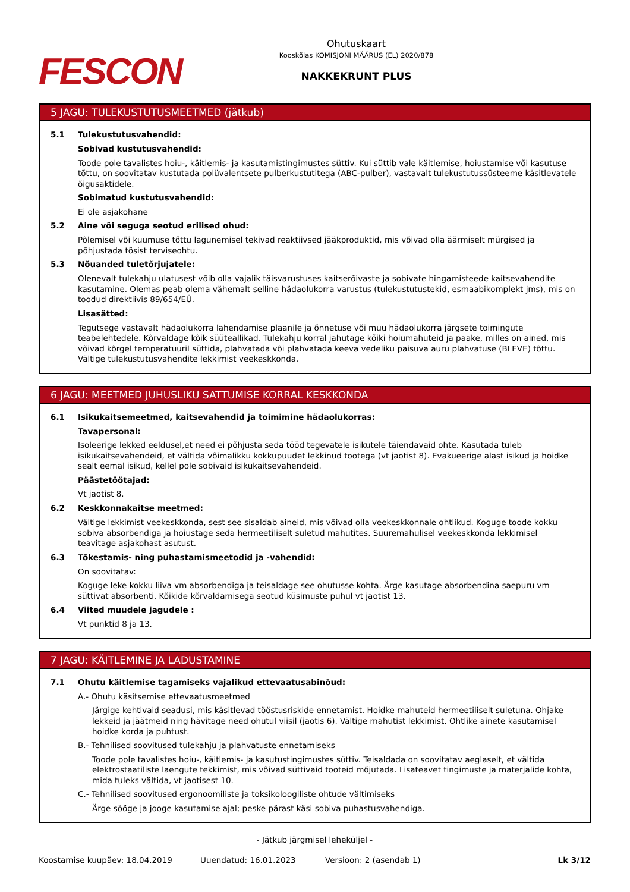FESCON
Ohutuskaart
Kooskõlas KOMISJONI MÄÄRUS (EL) 2020/878
NAKKEKRUNT PLUS
5 JAGU: TULEKUSTUTUSMEETMED (jätkub)
5.1 Tulekustutusvahendid:
Sobivad kustutusvahendid:
Toode pole tavalistes hoiu-, käitlemis- ja kasutamistingimustes süttiv. Kui süttib vale käitlemise, hoiustamise või kasutuse tõttu, on soovitatav kustutada polüvalentsete pulberkustutitega (ABC-pulber), vastavalt tulekustutussüsteeme käsitlevatele õigusaktidele.
Sobimatud kustutusvahendid:
Ei ole asjakohane
5.2 Aine või seguga seotud erilised ohud:
Põlemisel või kuumuse tõttu lagunemisel tekivad reaktiivsed jääkproduktid, mis võivad olla äärmiselt mürgised ja põhjustada tõsist terviseohtu.
5.3 Nõuanded tuletõrjujatele:
Olenevalt tulekahju ulatusest võib olla vajalik täisvarustuses kaitserõivaste ja sobivate hingamisteede kaitsevahendite kasutamine. Olemas peab olema vähemalt selline hädaolukorra varustus (tulekustutustekid, esmaabikomplekt jms), mis on toodud direktiivis 89/654/EÜ.
Lisasätted:
Tegutsege vastavalt hädaolukorra lahendamise plaanile ja õnnetuse või muu hädaolukorra järgsete toimingute teabelehtedele. Kõrvaldage kõik süüteallikad. Tulekahju korral jahutage kõiki hoiumahuteid ja paake, milles on ained, mis võivad kõrgel temperatuuril süttida, plahvatada või plahvatada keeva vedeliku paisuva auru plahvatuse (BLEVE) tõttu. Vältige tulekustutusvahendite lekkimist veekeskkonda.
6 JAGU: MEETMED JUHUSLIKU SATTUMISE KORRAL KESKKONDA
6.1 Isikukaitsemeetmed, kaitsevahendid ja toimimine hädaolukorras:
Tavapersonal:
Isoleerige lekked eeldusel,et need ei põhjusta seda tööd tegevatele isikutele täiendavaid ohte. Kasutada tuleb isikukaitsevahendeid, et vältida võimalikku kokkupuudet lekkinud tootega (vt jaotist 8). Evakueerige alast isikud ja hoidke sealt eemal isikud, kellel pole sobivaid isikukaitsevahendeid.
Päästetöötajad:
Vt jaotist 8.
6.2 Keskkonnakaitse meetmed:
Vältige lekkimist veekeskkonda, sest see sisaldab aineid, mis võivad olla veekeskkonnale ohtlikud. Koguge toode kokku sobiva absorbendiga ja hoiustage seda hermeetiliselt suletud mahutites. Suuremahulisel veekeskkonda lekkimisel teavitage asjakohast asutust.
6.3 Tõkestamis- ning puhastamismeetodid ja -vahendid:
On soovitatav:
Koguge leke kokku liiva vm absorbendiga ja teisaldage see ohutusse kohta. Ärge kasutage absorbendina saepuru vm süttivat absorbenti. Kõikide kõrvaldamisega seotud küsimuste puhul vt jaotist 13.
6.4 Viited muudele jagudele :
Vt punktid 8 ja 13.
7 JAGU: KÄITLEMINE JA LADUSTAMINE
7.1 Ohutu käitlemise tagamiseks vajalikud ettevaatusabinõud:
A.- Ohutu käsitsemise ettevaatusmeetmed
Järgige kehtivaid seadusi, mis käsitlevad tööstusriskide ennetamist. Hoidke mahuteid hermeetiliselt suletuna. Ohjake lekkeid ja jäätmeid ning hävitage need ohutul viisil (jaotis 6). Vältige mahutist lekkimist. Ohtlike ainete kasutamisel hoidke korda ja puhtust.
B.- Tehnilised soovitused tulekahju ja plahvatuste ennetamiseks
Toode pole tavalistes hoiu-, käitlemis- ja kasutustingimustes süttiv. Teisaldada on soovitatav aeglaselt, et vältida elektrostaatiliste laengute tekkimist, mis võivad süttivaid tooteid mõjutada. Lisateavet tingimuste ja materjalide kohta, mida tuleks vältida, vt jaotisest 10.
C.- Tehnilised soovitused ergonoomiliste ja toksikoloogiliste ohtude vältimiseks
Ärge sööge ja jooge kasutamise ajal; peske pärast käsi sobiva puhastusvahendiga.
- Jätkub järgmisel leheküljel -
Koostamise kuupäev: 18.04.2019 Uuendatud: 16.01.2023 Versioon: 2 (asendab 1) Lk 3/12